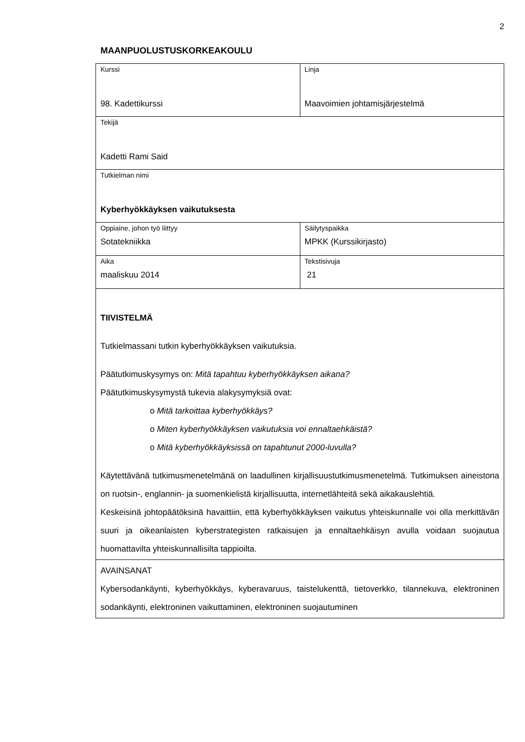2
MAANPUOLUSTUSKORKEAKOULU
| Kurssi 98. Kadettikurssi | Linja Maavoimien johtamisjärjestelmä |
| Tekijä Kadetti Rami Said | |
| Tutkielman nimi Kyberhyökkäyksen vaikutuksesta | |
| Oppiaine, johon työ liittyy Sotatekniikka | Säilytyspaikka MPKK (Kurssikirjasto) |
| Aika maaliskuu 2014 | Tekstisivuja 21 |
| TIIVISTELMÄ Tutkielmassani tutkin kyberhyökkäyksen vaikutuksia. Päätutkimuskysymys on: Mitä tapahtuu kyberhyökkäyksen aikana? Päätutkimuskysymystä tukevia alakysymyksiä ovat: o Mitä tarkoittaa kyberhyökkäys? o Miten kyberhyökkäyksen vaikutuksia voi ennaltaehkäistä? o Mitä kyberhyökkäyksissä on tapahtunut 2000-luvulla? Käytettävänä tutkimusmenetelmänä on laadullinen kirjallisuustutkimusmenetelmä. Tutkimuksen aineistona on ruotsin-, englannin- ja suomenkielistä kirjallisuutta, internetlähteitä sekä aikakauslehtiä. Keskeisinä johtopäätöksinä havaittiin, että kyberhyökkäyksen vaikutus yhteiskunnalle voi olla merkittävän suuri ja oikeanlaisten kyberstrategisten ratkaisujen ja ennaltaehkäisyn avulla voidaan suojautua huomattavilta yhteiskunnallisilta tappioilta. | |
| AVAINSANAT Kybersodankäynti, kyberhyökkäys, kyberavaruus, taistelukenttä, tietoverkko, tilannekuva, elektroninen sodankäynti, elektroninen vaikuttaminen, elektroninen suojautuminen | |